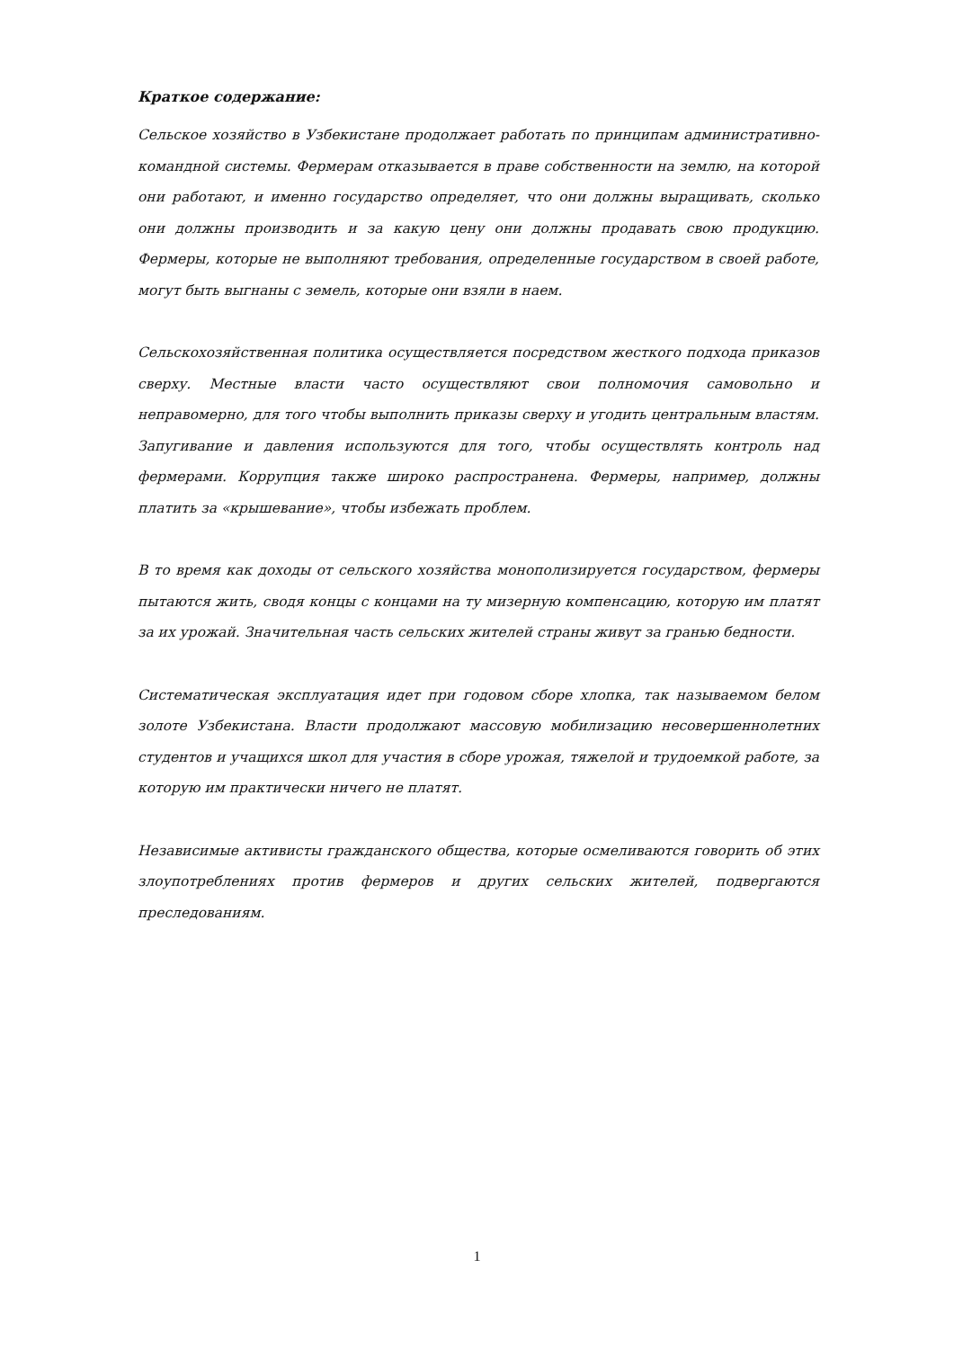Краткое содержание:
Сельское хозяйство в Узбекистане продолжает работать по принципам административно-командной системы. Фермерам отказывается в праве собственности на землю, на которой они работают, и именно государство определяет, что они должны выращивать, сколько они должны производить и за какую цену они должны продавать свою продукцию. Фермеры, которые не выполняют требования, определенные государством в своей работе, могут быть выгнаны с земель, которые они взяли в наем.
Сельскохозяйственная политика осуществляется посредством жесткого подхода приказов сверху. Местные власти часто осуществляют свои полномочия самовольно и неправомерно, для того чтобы выполнить приказы сверху и угодить центральным властям. Запугивание и давления используются для того, чтобы осуществлять контроль над фермерами. Коррупция также широко распространена. Фермеры, например, должны платить за «крышевание», чтобы избежать проблем.
В то время как доходы от сельского хозяйства монополизируется государством, фермеры пытаются жить, сводя концы с концами на ту мизерную компенсацию, которую им платят за их урожай. Значительная часть сельских жителей страны живут за гранью бедности.
Систематическая эксплуатация идет при годовом сборе хлопка, так называемом белом золоте Узбекистана. Власти продолжают массовую мобилизацию несовершеннолетних студентов и учащихся школ для участия в сборе урожая, тяжелой и трудоемкой работе, за которую им практически ничего не платят.
Независимые активисты гражданского общества, которые осмеливаются говорить об этих злоупотреблениях против фермеров и других сельских жителей, подвергаются преследованиям.
1